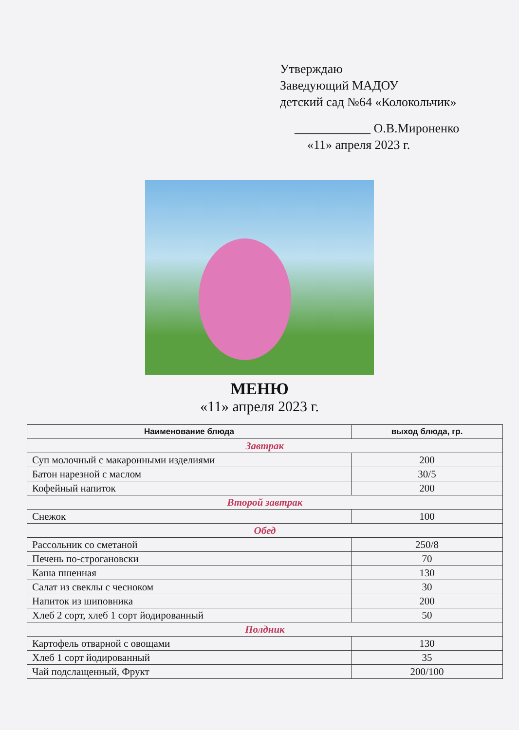Утверждаю
Заведующий МАДОУ
детский сад №64 «Колокольчик»
____________ О.В.Мироненко
«11» апреля 2023 г.
МЕНЮ
«11» апреля 2023 г.
| Наименование блюда | выход блюда, гр. |
| --- | --- |
| Завтрак | |
| Суп молочный с макаронными изделиями | 200 |
| Батон нарезной с маслом | 30/5 |
| Кофейный напиток | 200 |
| Второй завтрак | |
| Снежок | 100 |
| Обед | |
| Рассольник со сметаной | 250/8 |
| Печень по-строгановски | 70 |
| Каша пшенная | 130 |
| Салат из свеклы с чесноком | 30 |
| Напиток из шиповника | 200 |
| Хлеб 2 сорт, хлеб 1 сорт йодированный | 50 |
| Полдник | |
| Картофель отварной с овощами | 130 |
| Хлеб 1 сорт йодированный | 35 |
| Чай подслащенный, Фрукт | 200/100 |